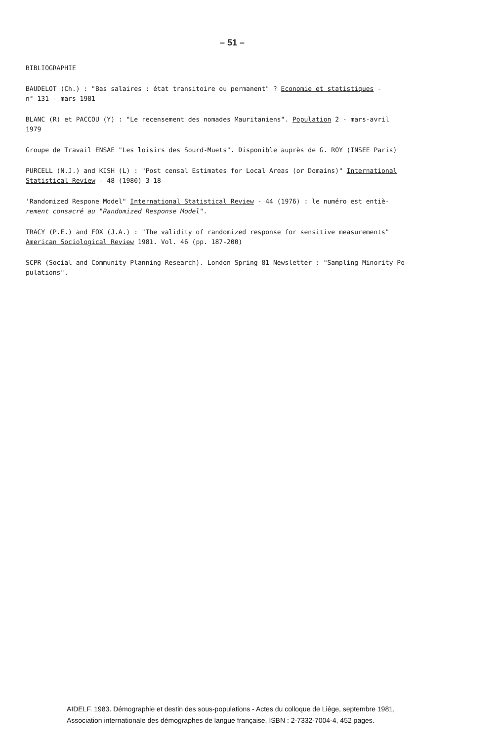– 51 –
BIBLIOGRAPHIE
BAUDELOT (Ch.) : "Bas salaires : état transitoire ou permanent" ? Economie et statistiques -
n° 131 - mars 1981
BLANC (R) et PACCOU (Y) : "Le recensement des nomades Mauritaniens". Population 2 - mars-avril
1979
Groupe de Travail ENSAE "Les loisirs des Sourd-Muets". Disponible auprès de G. ROY (INSEE Paris)
PURCELL (N.J.) and KISH (L) : "Post censal Estimates for Local Areas (or Domains)" International
Statistical Review - 48 (1980) 3-18
'Randomized Respone Model" International Statistical Review - 44 (1976) : le numéro est entiè-
rement consacré au "Randomized Response Model".
TRACY (P.E.) and FOX (J.A.) : "The validity of randomized response for sensitive measurements"
American Sociological Review 1981. Vol. 46 (pp. 187-200)
SCPR (Social and Community Planning Research). London Spring 81 Newsletter : "Sampling Minority Po-
pulations".
AIDELF. 1983. Démographie et destin des sous-populations - Actes du colloque de Liège, septembre 1981,
Association internationale des démographes de langue française, ISBN : 2-7332-7004-4, 452 pages.